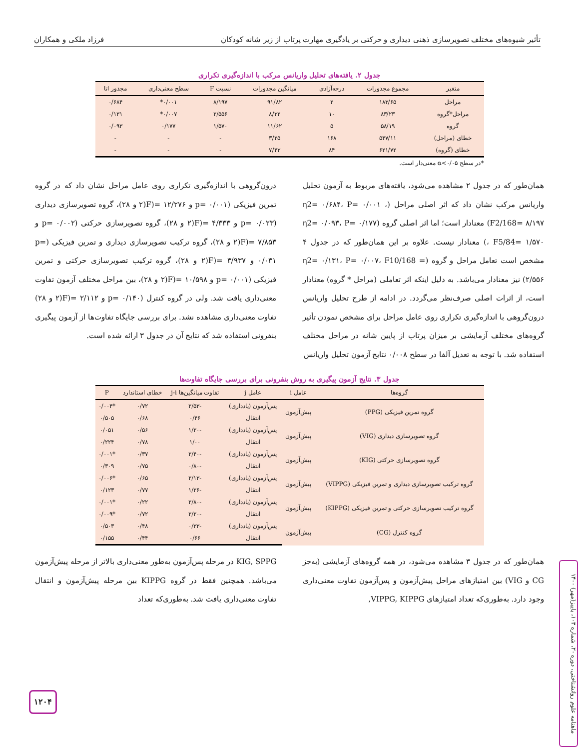تأثیر شیوه‌های مختلف تصویرسازی ذهنی دیداری و حرکتی بر یادگیری مهارت پرتاب از زیر شانه کودکان فرزاد ملکی و همکاران
جدول ۲. یافته‌های تحلیل واریانس مرکب با اندازه‌گیری تکراری
| متغیر | مجموع مجذورات | درجه‌آزادی | میانگین مجذورات | نسبت F | سطح معنی‌داری | مجذور اتا |
| --- | --- | --- | --- | --- | --- | --- |
| مراحل | ۱۸۳/۶۵ | ۲ | ۹۱/۸۲ | ۸/۱۹۷ | ۰/۰۰۱* | ۰/۶۸۴ |
| مراحل*گروه | ۸۳/۲۳ | ۱۰ | ۸/۳۲ | ۲/۵۵۶ | ۰/۰۰۷* | ۰/۱۳۱ |
| گروه | ۵۸/۱۹ | ۵ | ۱۱/۶۲ | ۱/۵۷۰ | ۰/۱۷۷ | ۰/۰۹۳ |
| خطای (مراحل) | ۵۴۷/۱۱ | ۱۶۸ | ۳/۲۵ | - | - | - |
| خطای (گروه) | ۶۲۱/۷۲ | ۸۴ | ۷/۴۳ | - | - | - |
*در سطح α<۰/۰۵ معنی‌دار است.
همان‌طور که در جدول ۲ مشاهده می‌شود، یافته‌های مربوط به آزمون تحلیل واریانس مرکب نشان داد که اثر اصلی مراحل (η2= ۰/۶۸۴، P= ۰/۰۰۱ ، F2/168= ۸/۱۹۷) معنادار است؛ اما اثر اصلی گروه (η2= ۰/۰۹۳، P= ۰/۱۷۷ ، F5/84= ۱/۵۷۰) معنادار نیست. علاوه بر این همان‌طور که در جدول ۴ مشخص است تعامل مراحل و گروه (η2= ۰/۱۳۱، P= ۰/۰۰۷، F10/168 = ۲/۵۵۶) نیز معنادار می‌باشد. به دلیل اینکه اثر تعاملی (مراحل * گروه) معنادار است، از اثرات اصلی صرف‌نظر می‌گردد. در ادامه از طرح تحلیل واریانس درون‌گروهی با اندازه‌گیری تکراری روی عامل مراحل برای مشخص نمودن تأثیر گروه‌های مختلف آزمایشی بر میزان پرتاب از پایین شانه در مراحل مختلف استفاده شد. با توجه به تعدیل آلفا در سطح ۰/۰۰۸ نتایج آزمون تحلیل واریانس
درون‌گروهی با اندازه‌گیری تکراری روی عامل مراحل نشان داد که در گروه تمرین فیزیکی (p= ۰/۰۰۱ و ۱۲/۲۷۶ =(F(۲ و ۲۸)، گروه تصویرسازی دیداری (p= ۰/۰۲۳ و ۴/۳۳۳ =(F(۲ و ۲۸)، گروه تصویرسازی حرکتی (p= ۰/۰۰۲ و ۷/۸۵۳ =(F(۲ و ۲۸)، گروه ترکیب تصویرسازی دیداری و تمرین فیزیکی (p= ۰/۰۳۱ و ۳/۹۳۷ =(F(۲ و ۲۸)، گروه ترکیب تصویرسازی حرکتی و تمرین فیزیکی (p= ۰/۰۰۱ و ۱۰/۵۹۸ =(F(۲ و ۲۸)، بین مراحل مختلف آزمون تفاوت معنی‌داری یافت شد. ولی در گروه کنترل (p= ۰/۱۴۰ و ۲/۱۱۲ =(F(۲ و ۲۸) تفاوت معنی‌داری مشاهده نشد. برای بررسی جایگاه تفاوت‌ها از آزمون پیگیری بنفرونی استفاده شد که نتایج آن در جدول ۳ ارائه شده است.
جدول ۳. نتایج آزمون پیگیری به روش بنفرونی برای بررسی جایگاه تفاوت‌ها
| گروه‌ها | عامل i | عامل j | تفاوت میانگین‌ها j-i | خطای استاندارد | P |
| --- | --- | --- | --- | --- | --- |
| گروه تمرین فیزیکی (PPG) | پیش‌آزمون | پس‌آزمون (یادداری) | -۲/۵۳ | ۰/۷۲ | *۰/۰۰۴ |
| | | انتقال | ۰/۴۶ | ۰/۶۸ | ۰/۵۰۵ |
| گروه تصویرسازی دیداری (VIG) | پیش‌آزمون | پس‌آزمون (یادداری) | -۱/۲۰ | ۰/۵۶ | ۰/۰۵۱ |
| | | انتقال | ۱/۰۰ | ۰/۷۸ | ۰/۲۲۴ |
| گروه تصویرسازی حرکتی (KIG) | پیش‌آزمون | پس‌آزمون (یادداری) | -۲/۴۰ | ۰/۳۷ | *۰/۰۰۱ |
| | | انتقال | -۰/۸۰ | ۰/۷۵ | ۰/۳۰۹ |
| گروه ترکیب تصویرسازی دیداری و تمرین فیزیکی (VIPPG) | پیش‌آزمون | پس‌آزمون (یادداری) | -۲/۱۳ | ۰/۶۵ | *۰/۰۰۶ |
| | | انتقال | -۱/۲۶ | ۰/۷۷ | ۰/۱۲۳ |
| گروه ترکیب تصویرسازی حرکتی و تمرین فیزیکی (KIPPG) | پیش‌آزمون | پس‌آزمون (یادداری) | -۲/۸۰ | ۰/۲۲ | *۰/۰۰۱ |
| | | انتقال | -۲/۲۰ | ۰/۷۲ | *۰/۰۰۹ |
| گروه کنترل (CG) | پیش‌آزمون | پس‌آزمون (یادداری) | -۰/۳۳ | ۰/۴۸ | ۰/۵۰۳ |
| | | انتقال | ۰/۶۶ | ۰/۴۴ | ۰/۱۵۵ |
همان‌طور که در جدول ۳ مشاهده می‌شود، در همه گروه‌های آزمایشی (به‌جز CG و VIG) بین امتیازهای مراحل پیش‌آزمون و پس‌آزمون تفاوت معنی‌داری وجود دارد. به‌طوری‌که تعداد امتیازهای VIPPG, KIPPG,
KIG, SPPG در مرحله پس‌آزمون به‌طور معنی‌داری بالاتر از مرحله پیش‌آزمون می‌باشد. همچنین فقط در گروه KIPPG بین مرحله پیش‌آزمون و انتقال تفاوت معنی‌داری یافت شد. به‌طوری‌که تعداد
ماهنامه علوم روانشناختی، دوره ۲۰، شماره ۱۰۳، پاییز(مهر) ۱۴۰۰
۱۲۰۴